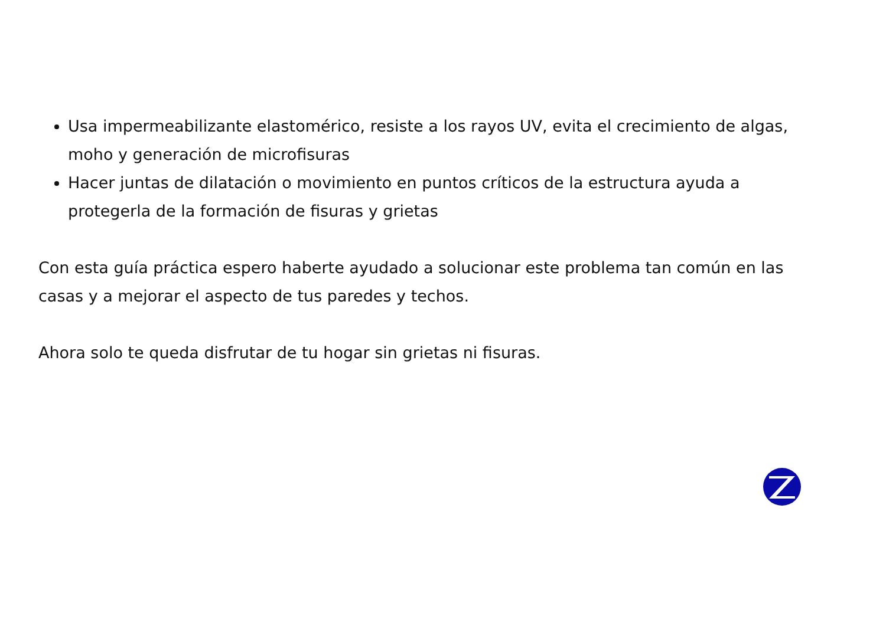Usa impermeabilizante elastomérico, resiste a los rayos UV, evita el crecimiento de algas, moho y generación de microfisuras
Hacer juntas de dilatación o movimiento en puntos críticos de la estructura ayuda a protegerla de la formación de fisuras y grietas
Con esta guía práctica espero haberte ayudado a solucionar este problema tan común en las casas y a mejorar el aspecto de tus paredes y techos.
Ahora solo te queda disfrutar de tu hogar sin grietas ni fisuras.